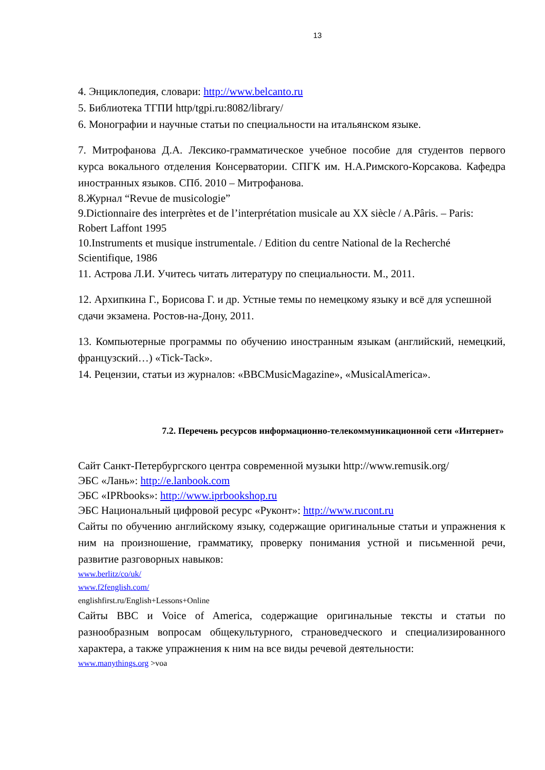13
4. Энциклопедия, словари: http://www.belcanto.ru
5. Библиотека ТГПИ http/tgpi.ru:8082/library/
6. Монографии и научные статьи по специальности на итальянском языке.
7. Митрофанова Д.А. Лексико-грамматическое учебное пособие для студентов первого курса вокального отделения Консерватории. СПГК им. Н.А.Римского-Корсакова. Кафедра иностранных языков. СПб. 2010 – Митрофанова.
8.Журнал “Revue de musicologie”
9.Dictionnaire des interprètes et de l’interprétation musicale au XX siècle / A.Pâris. – Paris: Robert Laffont 1995
10.Instruments et musique instrumentale. / Edition du centre National de la Recherché Scientifique, 1986
11. Астрова Л.И. Учитесь читать литературу по специальности. М., 2011.
12. Архипкина Г., Борисова Г. и др. Устные темы по немецкому языку и всё для успешной сдачи экзамена. Ростов-на-Дону, 2011.
13. Компьютерные программы по обучению иностранным языкам (английский, немецкий, французский…) «Tick-Tack».
14. Рецензии, статьи из журналов: «BBCMusicMagazine», «MusicalAmerica».
7.2. Перечень ресурсов информационно-телекоммуникационной сети «Интернет»
Сайт Санкт-Петербургского центра современной музыки http://www.remusik.org/
ЭБС «Лань»: http://e.lanbook.com
ЭБС «IPRbooks»: http://www.iprbookshop.ru
ЭБС Национальный цифровой ресурс «Руконт»: http://www.rucont.ru
Сайты по обучению английскому языку, содержащие оригинальные статьи и упражнения к ним на произношение, грамматику, проверку понимания устной и письменной речи, развитие разговорных навыков:
www.berlitz/co/uk/
www.f2fenglish.com/
englishfirst.ru/English+Lessons+Online
Сайты BBC и Voice of America, содержащие оригинальные тексты и статьи по разнообразным вопросам общекультурного, страноведческого и специализированного характера, а также упражнения к ним на все виды речевой деятельности:
www.manythings.org >voa